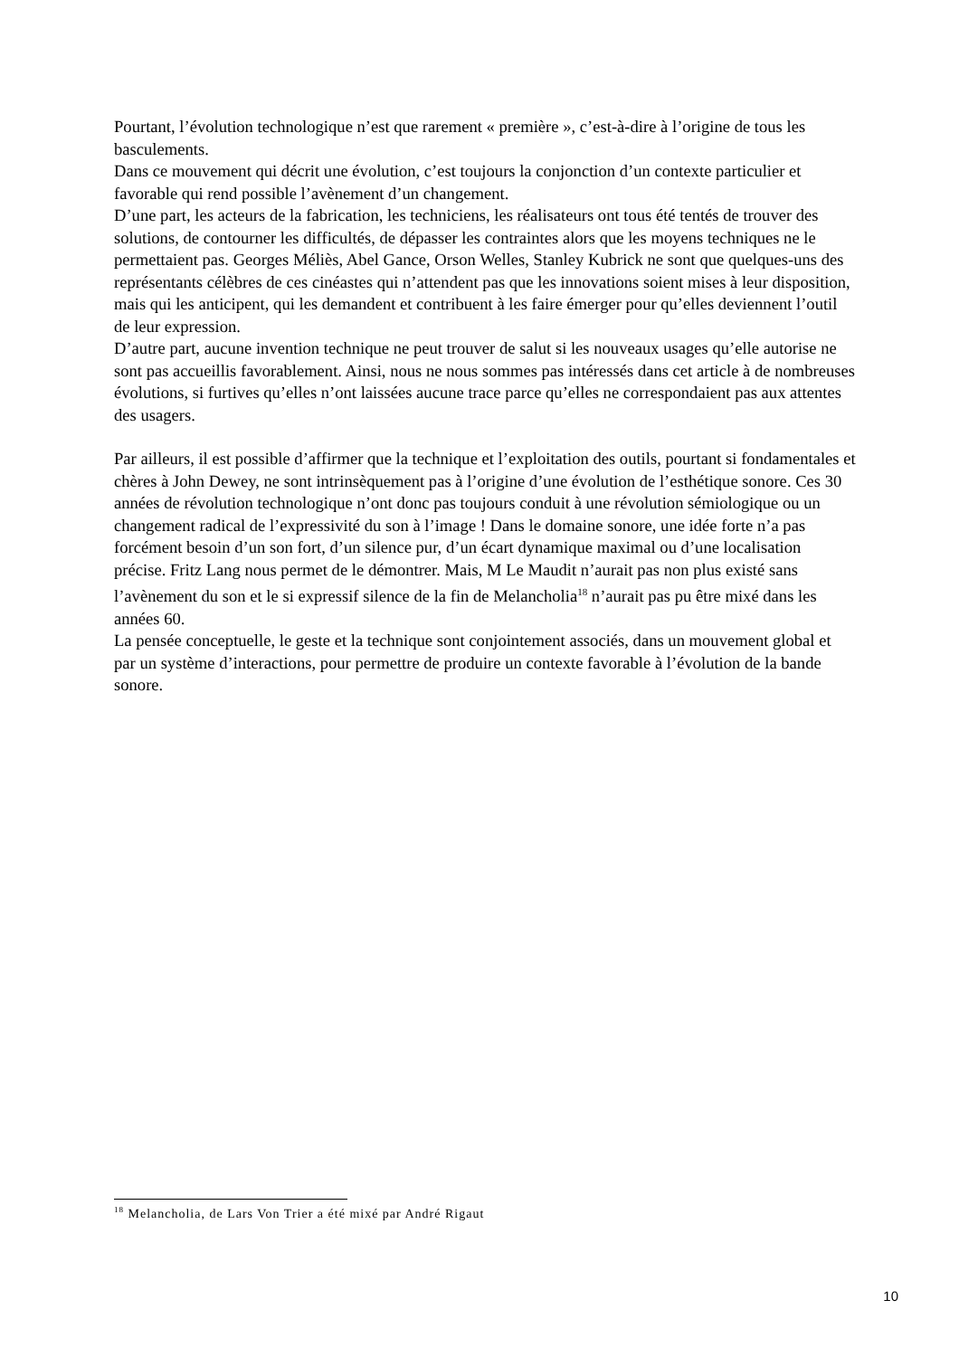Pourtant, l’évolution technologique n’est que rarement « première », c’est-à-dire à l’origine de tous les basculements.
Dans ce mouvement qui décrit une évolution, c’est toujours la conjonction d’un contexte particulier et favorable qui rend possible l’avènement d’un changement.
D’une part, les acteurs de la fabrication, les techniciens, les réalisateurs ont tous été tentés de trouver des solutions, de contourner les difficultés, de dépasser les contraintes alors que les moyens techniques ne le permettaient pas. Georges Méliès, Abel Gance, Orson Welles, Stanley Kubrick ne sont que quelques-uns des représentants célèbres de ces cinéastes qui n’attendent pas que les innovations soient mises à leur disposition, mais qui les anticipent, qui les demandent et contribuent à les faire émerger pour qu’elles deviennent l’outil de leur expression.
D’autre part, aucune invention technique ne peut trouver de salut si les nouveaux usages qu’elle autorise ne sont pas accueillis favorablement. Ainsi, nous ne nous sommes pas intéressés dans cet article à de nombreuses évolutions, si furtives qu’elles n’ont laissées aucune trace parce qu’elles ne correspondaient pas aux attentes des usagers.
Par ailleurs, il est possible d’affirmer que la technique et l’exploitation des outils, pourtant si fondamentales et chères à John Dewey, ne sont intrinsèquement pas à l’origine d’une évolution de l’esthétique sonore. Ces 30 années de révolution technologique n’ont donc pas toujours conduit à une révolution sémiologique ou un changement radical de l’expressivité du son à l’image ! Dans le domaine sonore, une idée forte n’a pas forcément besoin d’un son fort, d’un silence pur, d’un écart dynamique maximal ou d’une localisation précise. Fritz Lang nous permet de le démontrer. Mais, M Le Maudit n’aurait pas non plus existé sans l’avènement du son et le si expressif silence de la fin de Melancholia<sup>18</sup> n’aurait pas pu être mixé dans les années 60.
La pensée conceptuelle, le geste et la technique sont conjointement associés, dans un mouvement global et par un système d’interactions, pour permettre de produire un contexte favorable à l’évolution de la bande sonore.
<sup>18</sup> Melancholia, de Lars Von Trier a été mixé par André Rigaut
10